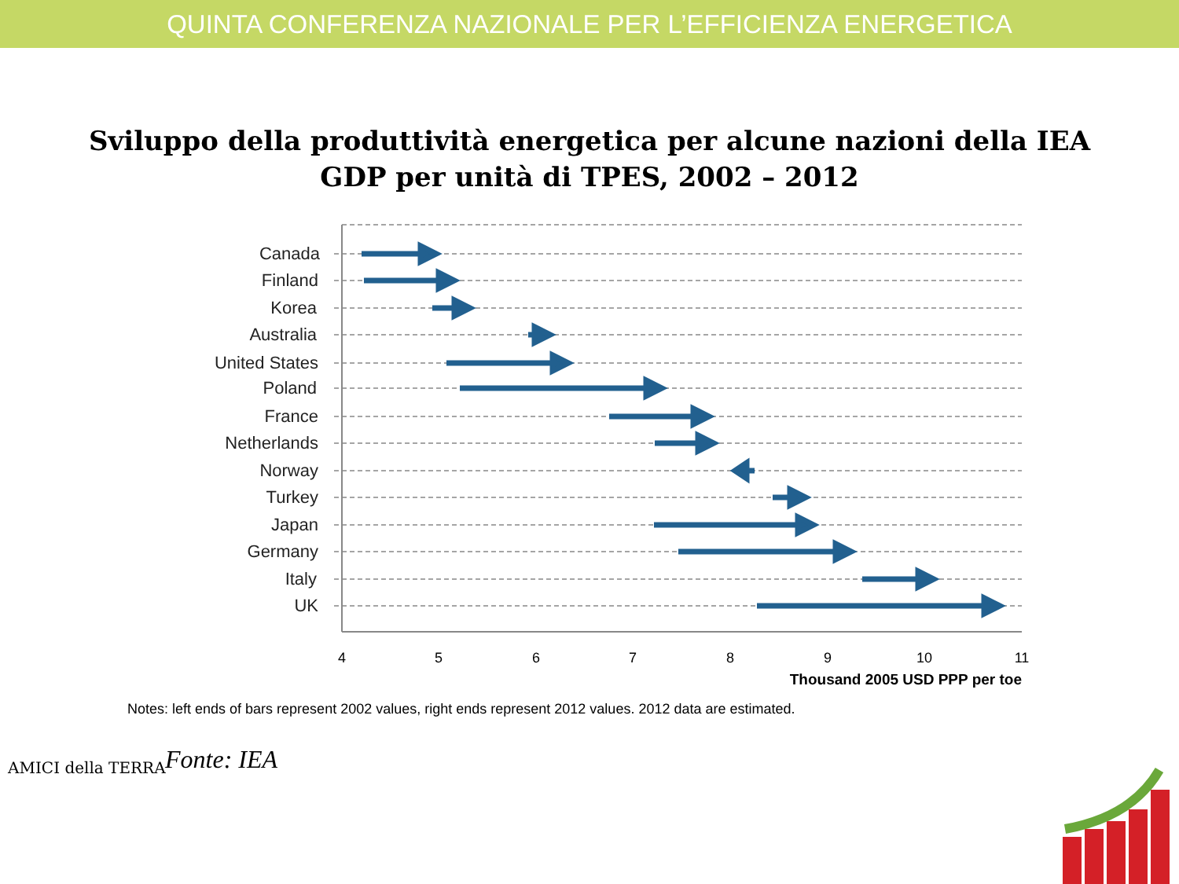QUINTA CONFERENZA NAZIONALE PER L’EFFICIENZA ENERGETICA
Sviluppo della produttività energetica per alcune nazioni della IEA
GDP per unità di TPES, 2002 – 2012
Canada
Finland
Korea
Australia
United States
Poland
France
Netherlands
Norway
Turkey
Japan
Germany
Italy
UK
4
5
6
7
8
9
10
11
Thousand 2005 USD PPP per toe
Notes: left ends of bars represent 2002 values, right ends represent 2012 values. 2012 data are estimated.
Fonte: IEA
AMICI della TERRA